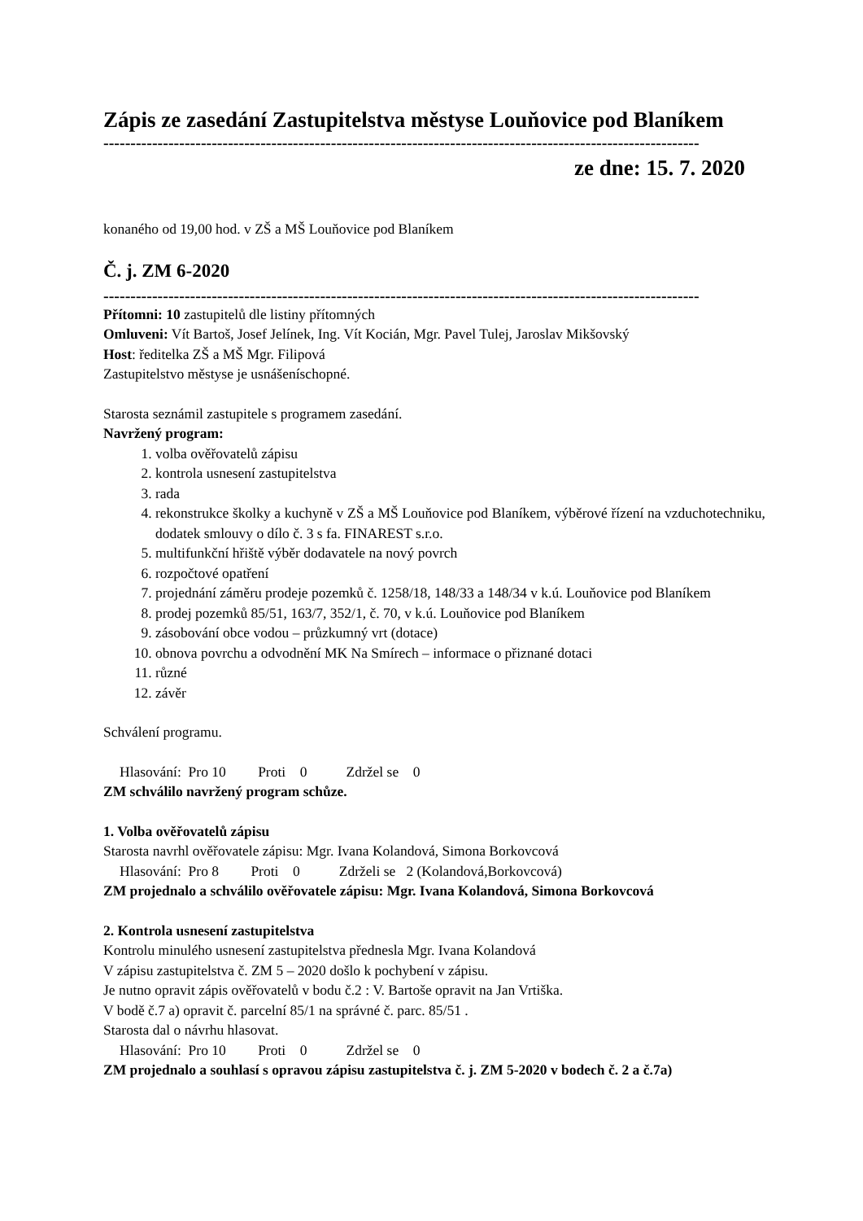Zápis ze zasedání Zastupitelstva městyse Louňovice pod Blaníkem
--------------------------------------------------------------------------------------------------------------
ze dne: 15. 7. 2020
konaného od 19,00 hod. v ZŠ a MŠ Louňovice pod Blaníkem
Č. j. ZM 6-2020
--------------------------------------------------------------------------------------------------------------
Přítomni: 10 zastupitelů dle listiny přítomných
Omluveni: Vít Bartoš, Josef Jelínek, Ing. Vít Kocián, Mgr. Pavel Tulej, Jaroslav Mikšovský
Host: ředitelka ZŠ a MŠ Mgr. Filipová
Zastupitelstvo městyse je usnášeníschopné.
Starosta seznámil zastupitele s programem zasedání.
Navržený program:
1. volba ověřovatelů zápisu
2. kontrola usnesení zastupitelstva
3. rada
4. rekonstrukce školky a kuchyně v ZŠ a MŠ Louňovice pod Blaníkem, výběrové řízení na vzduchotechniku, dodatek smlouvy o dílo č. 3 s fa. FINAREST s.r.o.
5. multifunkční hřiště výběr dodavatele na nový povrch
6. rozpočtové opatření
7. projednání záměru prodeje pozemků č. 1258/18, 148/33 a 148/34 v k.ú. Louňovice pod Blaníkem
8. prodej pozemků 85/51, 163/7, 352/1, č. 70, v k.ú. Louňovice pod Blaníkem
9. zásobování obce vodou – průzkumný vrt (dotace)
10. obnova povrchu a odvodnění MK Na Smírech – informace o přiznané dotaci
11. různé
12. závěr
Schválení programu.
Hlasování: Pro 10 Proti 0 Zdržel se 0
ZM schválilo navržený program schůze.
1. Volba ověřovatelů zápisu
Starosta navrhl ověřovatele zápisu: Mgr. Ivana Kolandová, Simona Borkovcová
Hlasování: Pro 8 Proti 0 Zdrželi se 2 (Kolandová,Borkovcová)
ZM projednalo a schválilo ověřovatele zápisu: Mgr. Ivana Kolandová, Simona Borkovcová
2. Kontrola usnesení zastupitelstva
Kontrolu minulého usnesení zastupitelstva přednesla Mgr. Ivana Kolandová
V zápisu zastupitelstva č. ZM 5 – 2020 došlo k pochybení v zápisu.
Je nutno opravit zápis ověřovatelů v bodu č.2 : V. Bartoše opravit na Jan Vrtiška.
V bodě č.7 a) opravit č. parcelní 85/1 na správné č. parc. 85/51 .
Starosta dal o návrhu hlasovat.
Hlasování: Pro 10 Proti 0 Zdržel se 0
ZM projednalo a souhlasí s opravou zápisu zastupitelstva č. j. ZM 5-2020 v bodech č. 2 a č.7a)